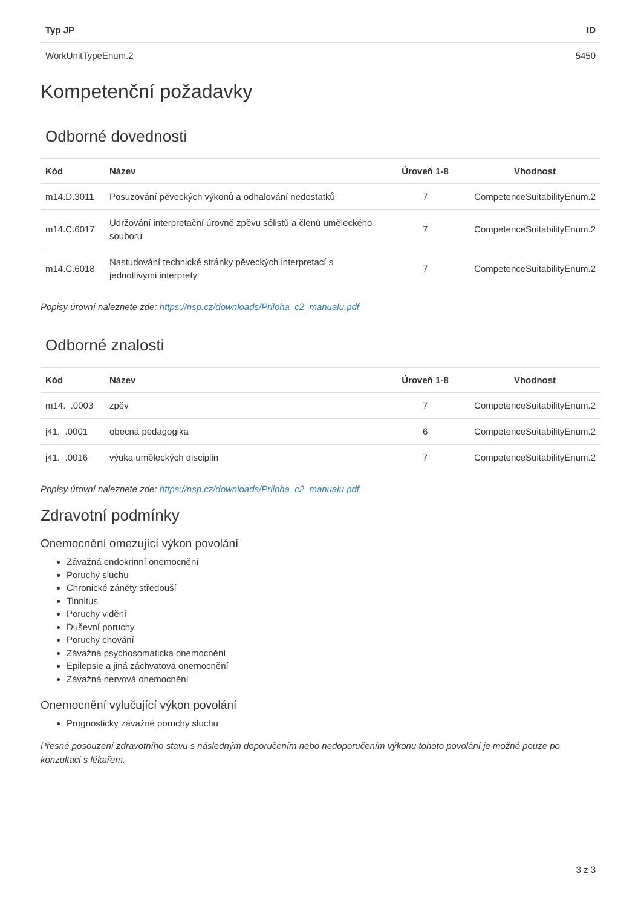| Typ JP | ID |
| --- | --- |
| WorkUnitTypeEnum.2 | 5450 |
Kompetenční požadavky
Odborné dovednosti
| Kód | Název | Úroveň 1-8 | Vhodnost |
| --- | --- | --- | --- |
| m14.D.3011 | Posuzování pěveckých výkonů a odhalování nedostatků | 7 | CompetenceSuitabilityEnum.2 |
| m14.C.6017 | Udržování interpretační úrovně zpěvu sólistů a členů uměleckého souboru | 7 | CompetenceSuitabilityEnum.2 |
| m14.C.6018 | Nastudování technické stránky pěveckých interpretací s jednotlivými interprety | 7 | CompetenceSuitabilityEnum.2 |
Popisy úrovní naleznete zde: https://nsp.cz/downloads/Priloha_c2_manualu.pdf
Odborné znalosti
| Kód | Název | Úroveň 1-8 | Vhodnost |
| --- | --- | --- | --- |
| m14._.0003 | zpěv | 7 | CompetenceSuitabilityEnum.2 |
| j41._.0001 | obecná pedagogika | 6 | CompetenceSuitabilityEnum.2 |
| j41._.0016 | výuka uměleckých disciplin | 7 | CompetenceSuitabilityEnum.2 |
Popisy úrovní naleznete zde: https://nsp.cz/downloads/Priloha_c2_manualu.pdf
Zdravotní podmínky
Onemocnění omezující výkon povolání
Závažná endokrinní onemocnění
Poruchy sluchu
Chronické záněty středouší
Tinnitus
Poruchy vidění
Duševní poruchy
Poruchy chování
Závažná psychosomatická onemocnění
Epilepsie a jiná záchvatová onemocnění
Závažná nervová onemocnění
Onemocnění vylučující výkon povolání
Prognosticky závažné poruchy sluchu
Přesné posouzení zdravotního stavu s následným doporučením nebo nedoporučením výkonu tohoto povolání je možné pouze po konzultaci s lékařem.
3 z 3